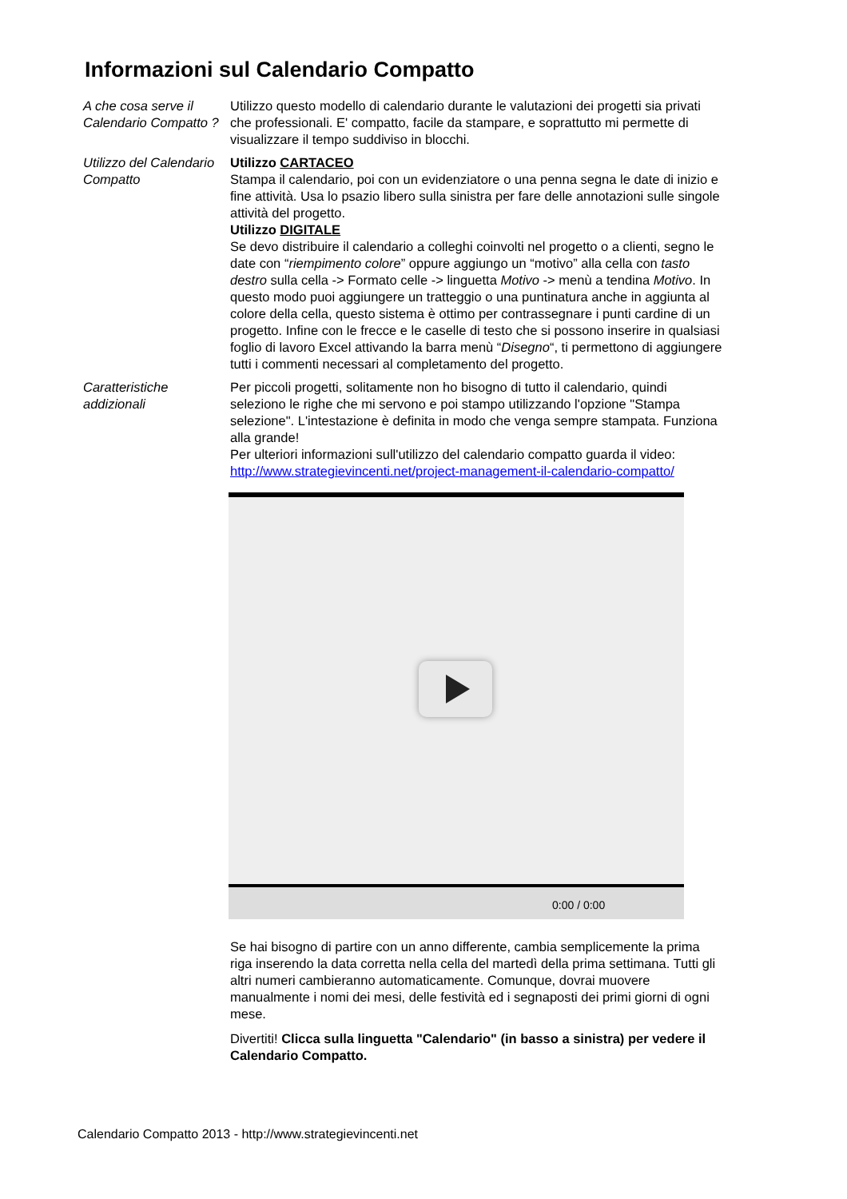Informazioni sul Calendario Compatto
| A che cosa serve il Calendario Compatto ? | Utilizzo questo modello di calendario durante le valutazioni dei progetti sia privati che professionali. E' compatto, facile da stampare, e soprattutto mi permette di visualizzare il tempo suddiviso in blocchi. |
| Utilizzo del Calendario Compatto | Utilizzo CARTACEO Stampa il calendario, poi con un evidenziatore o una penna segna le date di inizio e fine attività. Usa lo psazio libero sulla sinistra per fare delle annotazioni sulle singole attività del progetto. Utilizzo DIGITALE Se devo distribuire il calendario a colleghi coinvolti nel progetto o a clienti, segno le date con “ riempimento colore ” oppure aggiungo un “motivo” alla cella con tasto destro sulla cella -> Formato celle -> linguetta Motivo -> menù a tendina Motivo . In questo modo puoi aggiungere un tratteggio o una puntinatura anche in aggiunta al colore della cella, questo sistema è ottimo per contrassegnare i punti cardine di un progetto. Infine con le frecce e le caselle di testo che si possono inserire in qualsiasi foglio di lavoro Excel attivando la barra menù “ Disegno “, ti permettono di aggiungere tutti i commenti necessari al completamento del progetto. |
| Caratteristiche addizionali | Per piccoli progetti, solitamente non ho bisogno di tutto il calendario, quindi seleziono le righe che mi servono e poi stampo utilizzando l'opzione "Stampa selezione". L'intestazione è definita in modo che venga sempre stampata. Funziona alla grande! Per ulteriori informazioni sull'utilizzo del calendario compatto guarda il video: http://www.strategievincenti.net/project-management-il-calendario-compatto/ 0:00 / 0:00 Se hai bisogno di partire con un anno differente, cambia semplicemente la prima riga inserendo la data corretta nella cella del martedì della prima settimana. Tutti gli altri numeri cambieranno automaticamente. Comunque, dovrai muovere manualmente i nomi dei mesi, delle festività ed i segnaposti dei primi giorni di ogni mese. Divertiti! Clicca sulla linguetta "Calendario" (in basso a sinistra) per vedere il Calendario Compatto. |
Calendario Compatto 2013 - http://www.strategievincenti.net